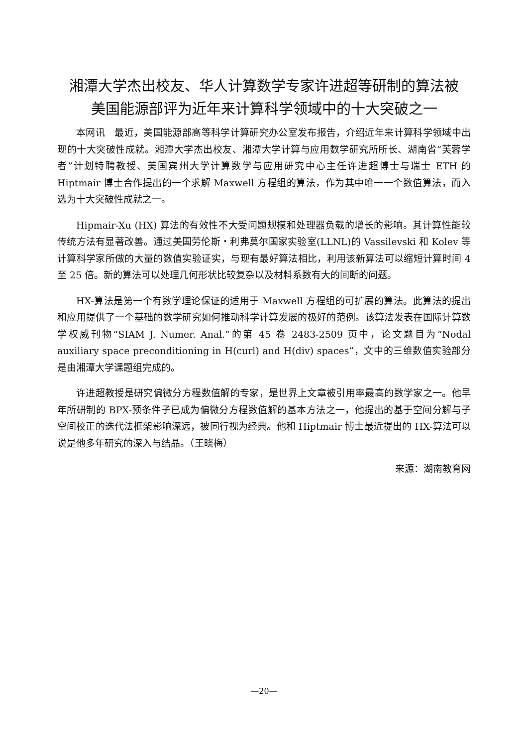湘潭大学杰出校友、华人计算数学专家许进超等研制的算法被
美国能源部评为近年来计算科学领域中的十大突破之一
本网讯　最近，美国能源部高等科学计算研究办公室发布报告，介绍近年来计算科学领域中出现的十大突破性成就。湘潭大学杰出校友、湘潭大学计算与应用数学研究所所长、湖南省“芙蓉学者”计划特聘教授、美国宾州大学计算数学与应用研究中心主任许进超博士与瑞士 ETH 的 Hiptmair 博士合作提出的一个求解 Maxwell 方程组的算法，作为其中唯一一个数值算法，而入选为十大突破性成就之一。
Hipmair-Xu (HX) 算法的有效性不大受问题规模和处理器负载的增长的影响。其计算性能较传统方法有显著改善。通过美国劳伦斯・利弗莫尔国家实验室(LLNL)的 Vassilevski 和 Kolev 等计算科学家所做的大量的数值实验证实，与现有最好算法相比，利用该新算法可以缩短计算时间 4 至 25 倍。新的算法可以处理几何形状比较复杂以及材料系数有大的间断的问题。
HX-算法是第一个有数学理论保证的适用于 Maxwell 方程组的可扩展的算法。此算法的提出和应用提供了一个基础的数学研究如何推动科学计算发展的极好的范例。该算法发表在国际计算数学权威刊物“SIAM J. Numer. Anal.”的第 45 卷 2483-2509 页中，论文题目为“Nodal auxiliary space preconditioning in H(curl) and H(div) spaces”，文中的三维数值实验部分是由湘潭大学课题组完成的。
许进超教授是研究偏微分方程数值解的专家，是世界上文章被引用率最高的数学家之一。他早年所研制的 BPX-预条件子已成为偏微分方程数值解的基本方法之一，他提出的基于空间分解与子空间校正的迭代法框架影响深远，被同行视为经典。他和 Hiptmair 博士最近提出的 HX-算法可以说是他多年研究的深入与结晶。（王晓梅）
来源：湖南教育网
—20—